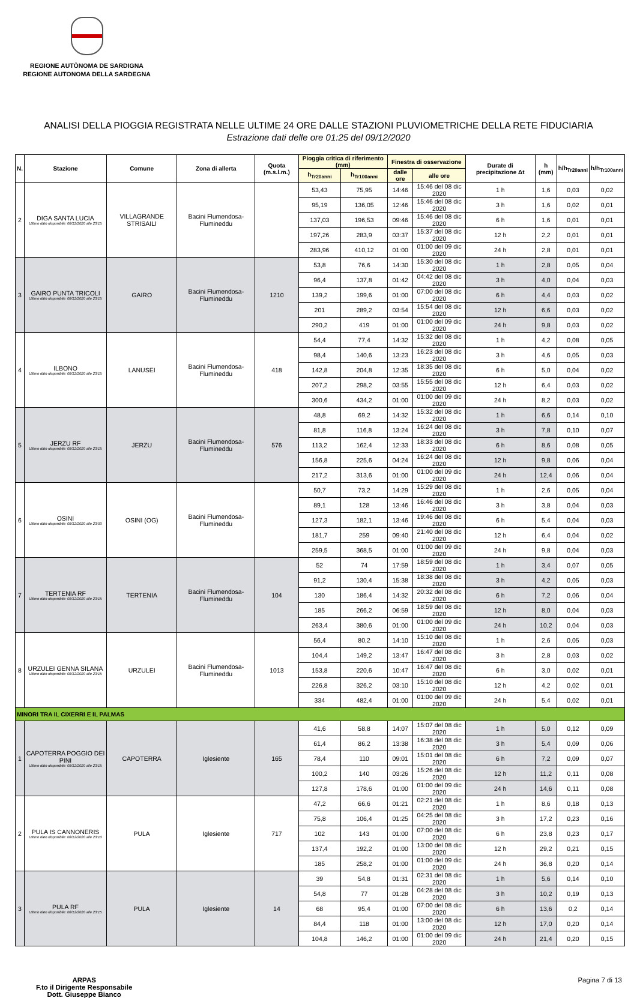REGIONE AUTÒNOMA DE SARDIGNA
REGIONE AUTONOMA DELLA SARDEGNA
ANALISI DELLA PIOGGIA REGISTRATA NELLE ULTIME 24 ORE DALLE STAZIONI PLUVIOMETRICHE DELLA RETE FIDUCIARIA
Estrazione dati delle ore 01:25 del 09/12/2020
| N. | Stazione | Comune | Zona di allerta | Quota (m.s.l.m.) | Pioggia critica di riferimento (mm) | | Finestra di osservazione | | Durate di precipitazione Δt | h (mm) | h/h<sub>Tr20anni</sub> | h/h<sub>Tr100anni</sub> |
| --- | --- | --- | --- | --- | --- | --- | --- | --- | --- | --- | --- | --- |
| | | | | | h<sub>Tr20anni</sub> | h<sub>Tr100anni</sub> | dalle ore | alle ore | | | | |
| 2 | DIGA SANTA LUCIA Ultimo dato disponibile: 08/12/2020 alle 23:15 | VILLAGRANDE STRISAILI | Bacini Flumendosa-Flumineddu | | 53,43 | 75,95 | 14:46 | 15:46 del 08 dic 2020 | 1 h | 1,6 | 0,03 | 0,02 |
| | | | | | 95,19 | 136,05 | 12:46 | 15:46 del 08 dic 2020 | 3 h | 1,6 | 0,02 | 0,01 |
| | | | | | 137,03 | 196,53 | 09:46 | 15:46 del 08 dic 2020 | 6 h | 1,6 | 0,01 | 0,01 |
| | | | | | 197,26 | 283,9 | 03:37 | 15:37 del 08 dic 2020 | 12 h | 2,2 | 0,01 | 0,01 |
| | | | | | 283,96 | 410,12 | 01:00 | 01:00 del 09 dic 2020 | 24 h | 2,8 | 0,01 | 0,01 |
| 3 | GAIRO PUNTA TRICOLI Ultimo dato disponibile: 08/12/2020 alle 23:15 | GAIRO | Bacini Flumendosa-Flumineddu | 1210 | 53,8 | 76,6 | 14:30 | 15:30 del 08 dic 2020 | 1 h | 2,8 | 0,05 | 0,04 |
| | | | | | 96,4 | 137,8 | 01:42 | 04:42 del 08 dic 2020 | 3 h | 4,0 | 0,04 | 0,03 |
| | | | | | 139,2 | 199,6 | 01:00 | 07:00 del 08 dic 2020 | 6 h | 4,4 | 0,03 | 0,02 |
| | | | | | 201 | 289,2 | 03:54 | 15:54 del 08 dic 2020 | 12 h | 6,6 | 0,03 | 0,02 |
| | | | | | 290,2 | 419 | 01:00 | 01:00 del 09 dic 2020 | 24 h | 9,8 | 0,03 | 0,02 |
| 4 | ILBONO Ultimo dato disponibile: 08/12/2020 alle 23:15 | LANUSEI | Bacini Flumendosa-Flumineddu | 418 | 54,4 | 77,4 | 14:32 | 15:32 del 08 dic 2020 | 1 h | 4,2 | 0,08 | 0,05 |
| | | | | | 98,4 | 140,6 | 13:23 | 16:23 del 08 dic 2020 | 3 h | 4,6 | 0,05 | 0,03 |
| | | | | | 142,8 | 204,8 | 12:35 | 18:35 del 08 dic 2020 | 6 h | 5,0 | 0,04 | 0,02 |
| | | | | | 207,2 | 298,2 | 03:55 | 15:55 del 08 dic 2020 | 12 h | 6,4 | 0,03 | 0,02 |
| | | | | | 300,6 | 434,2 | 01:00 | 01:00 del 09 dic 2020 | 24 h | 8,2 | 0,03 | 0,02 |
| 5 | JERZU RF Ultimo dato disponibile: 08/12/2020 alle 23:15 | JERZU | Bacini Flumendosa-Flumineddu | 576 | 48,8 | 69,2 | 14:32 | 15:32 del 08 dic 2020 | 1 h | 6,6 | 0,14 | 0,10 |
| | | | | | 81,8 | 116,8 | 13:24 | 16:24 del 08 dic 2020 | 3 h | 7,8 | 0,10 | 0,07 |
| | | | | | 113,2 | 162,4 | 12:33 | 18:33 del 08 dic 2020 | 6 h | 8,6 | 0,08 | 0,05 |
| | | | | | 156,8 | 225,6 | 04:24 | 16:24 del 08 dic 2020 | 12 h | 9,8 | 0,06 | 0,04 |
| | | | | | 217,2 | 313,6 | 01:00 | 01:00 del 09 dic 2020 | 24 h | 12,4 | 0,06 | 0,04 |
| 6 | OSINI Ultimo dato disponibile: 08/12/2020 alle 23:00 | OSINI (OG) | Bacini Flumendosa-Flumineddu | | 50,7 | 73,2 | 14:29 | 15:29 del 08 dic 2020 | 1 h | 2,6 | 0,05 | 0,04 |
| | | | | | 89,1 | 128 | 13:46 | 16:46 del 08 dic 2020 | 3 h | 3,8 | 0,04 | 0,03 |
| | | | | | 127,3 | 182,1 | 13:46 | 19:46 del 08 dic 2020 | 6 h | 5,4 | 0,04 | 0,03 |
| | | | | | 181,7 | 259 | 09:40 | 21:40 del 08 dic 2020 | 12 h | 6,4 | 0,04 | 0,02 |
| | | | | | 259,5 | 368,5 | 01:00 | 01:00 del 09 dic 2020 | 24 h | 9,8 | 0,04 | 0,03 |
| 7 | TERTENIA RF Ultimo dato disponibile: 08/12/2020 alle 23:15 | TERTENIA | Bacini Flumendosa-Flumineddu | 104 | 52 | 74 | 17:59 | 18:59 del 08 dic 2020 | 1 h | 3,4 | 0,07 | 0,05 |
| | | | | | 91,2 | 130,4 | 15:38 | 18:38 del 08 dic 2020 | 3 h | 4,2 | 0,05 | 0,03 |
| | | | | | 130 | 186,4 | 14:32 | 20:32 del 08 dic 2020 | 6 h | 7,2 | 0,06 | 0,04 |
| | | | | | 185 | 266,2 | 06:59 | 18:59 del 08 dic 2020 | 12 h | 8,0 | 0,04 | 0,03 |
| | | | | | 263,4 | 380,6 | 01:00 | 01:00 del 09 dic 2020 | 24 h | 10,2 | 0,04 | 0,03 |
| 8 | URZULEI GENNA SILANA Ultimo dato disponibile: 08/12/2020 alle 23:15 | URZULEI | Bacini Flumendosa-Flumineddu | 1013 | 56,4 | 80,2 | 14:10 | 15:10 del 08 dic 2020 | 1 h | 2,6 | 0,05 | 0,03 |
| | | | | | 104,4 | 149,2 | 13:47 | 16:47 del 08 dic 2020 | 3 h | 2,8 | 0,03 | 0,02 |
| | | | | | 153,8 | 220,6 | 10:47 | 16:47 del 08 dic 2020 | 6 h | 3,0 | 0,02 | 0,01 |
| | | | | | 226,8 | 326,2 | 03:10 | 15:10 del 08 dic 2020 | 12 h | 4,2 | 0,02 | 0,01 |
| | | | | | 334 | 482,4 | 01:00 | 01:00 del 09 dic 2020 | 24 h | 5,4 | 0,02 | 0,01 |
| MINORI TRA IL CIXERRI E IL PALMAS | | | | | | | | | | | | |
| 1 | CAPOTERRA POGGIO DEI PINI Ultimo dato disponibile: 08/12/2020 alle 23:15 | CAPOTERRA | Iglesiente | 165 | 41,6 | 58,8 | 14:07 | 15:07 del 08 dic 2020 | 1 h | 5,0 | 0,12 | 0,09 |
| | | | | | 61,4 | 86,2 | 13:38 | 16:38 del 08 dic 2020 | 3 h | 5,4 | 0,09 | 0,06 |
| | | | | | 78,4 | 110 | 09:01 | 15:01 del 08 dic 2020 | 6 h | 7,2 | 0,09 | 0,07 |
| | | | | | 100,2 | 140 | 03:26 | 15:26 del 08 dic 2020 | 12 h | 11,2 | 0,11 | 0,08 |
| | | | | | 127,8 | 178,6 | 01:00 | 01:00 del 09 dic 2020 | 24 h | 14,6 | 0,11 | 0,08 |
| 2 | PULA IS CANNONERIS Ultimo dato disponibile: 08/12/2020 alle 23:10 | PULA | Iglesiente | 717 | 47,2 | 66,6 | 01:21 | 02:21 del 08 dic 2020 | 1 h | 8,6 | 0,18 | 0,13 |
| | | | | | 75,8 | 106,4 | 01:25 | 04:25 del 08 dic 2020 | 3 h | 17,2 | 0,23 | 0,16 |
| | | | | | 102 | 143 | 01:00 | 07:00 del 08 dic 2020 | 6 h | 23,8 | 0,23 | 0,17 |
| | | | | | 137,4 | 192,2 | 01:00 | 13:00 del 08 dic 2020 | 12 h | 29,2 | 0,21 | 0,15 |
| | | | | | 185 | 258,2 | 01:00 | 01:00 del 09 dic 2020 | 24 h | 36,8 | 0,20 | 0,14 |
| 3 | PULA RF Ultimo dato disponibile: 08/12/2020 alle 23:15 | PULA | Iglesiente | 14 | 39 | 54,8 | 01:31 | 02:31 del 08 dic 2020 | 1 h | 5,6 | 0,14 | 0,10 |
| | | | | | 54,8 | 77 | 01:28 | 04:28 del 08 dic 2020 | 3 h | 10,2 | 0,19 | 0,13 |
| | | | | | 68 | 95,4 | 01:00 | 07:00 del 08 dic 2020 | 6 h | 13,6 | 0,2 | 0,14 |
| | | | | | 84,4 | 118 | 01:00 | 13:00 del 08 dic 2020 | 12 h | 17,0 | 0,20 | 0,14 |
| | | | | | 104,8 | 146,2 | 01:00 | 01:00 del 09 dic 2020 | 24 h | 21,4 | 0,20 | 0,15 |
ARPAS
F.to il Dirigente Responsabile
Dott. Giuseppe Bianco
Pagina 7 di 13